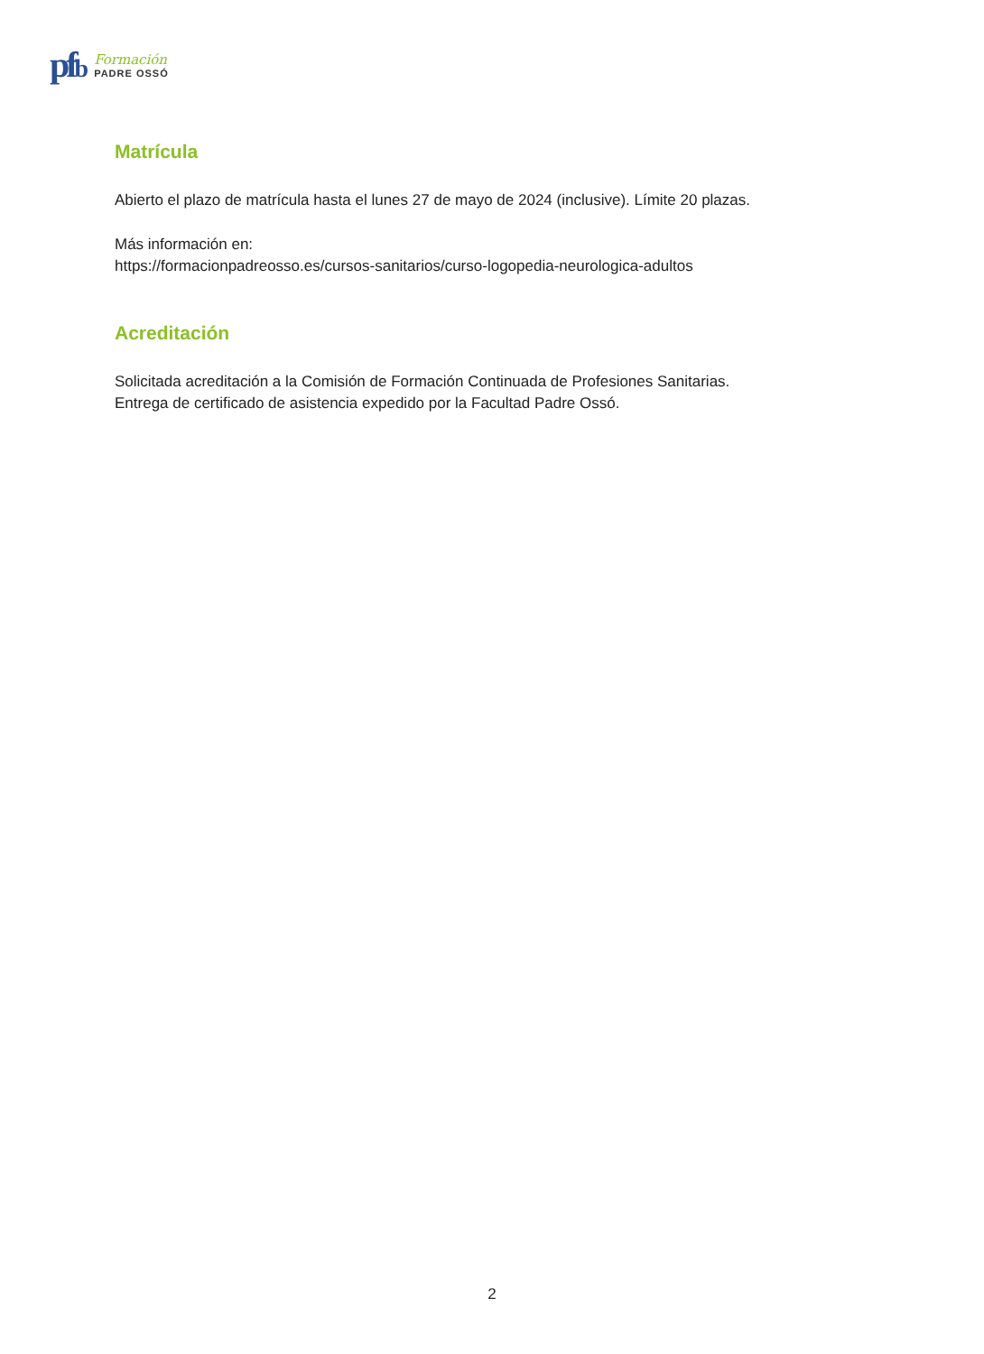pfb
Formación
PADRE OSSÓ
Matrícula
Abierto el plazo de matrícula hasta el lunes 27 de mayo de 2024 (inclusive). Límite 20 plazas.
Más información en:
https://formacionpadreosso.es/cursos-sanitarios/curso-logopedia-neurologica-adultos
Acreditación
Solicitada acreditación a la Comisión de Formación Continuada de Profesiones Sanitarias.
Entrega de certificado de asistencia expedido por la Facultad Padre Ossó.
2